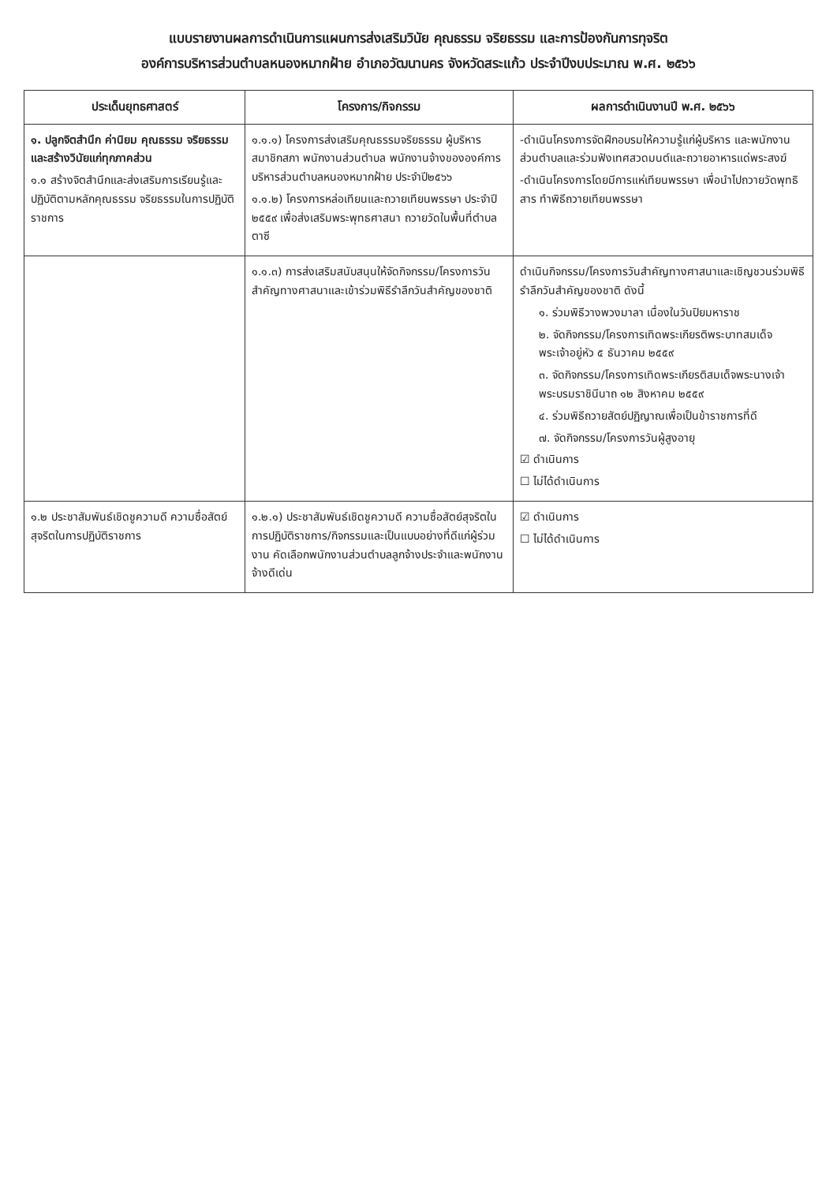แบบรายงานผลการดำเนินการแผนการส่งเสริมวินัย คุณธรรม จริยธรรม และการป้องกันการทุจริต
องค์การบริหารส่วนตำบลหนองหมากฝ้าย อำเภอวัฒนานคร จังหวัดสระแก้ว ประจำปีงบประมาณ พ.ศ. ๒๕๖๖
| ประเด็นยุทธศาสตร์ | โครงการ/กิจกรรม | ผลการดำเนินงานปี พ.ศ. ๒๕๖๖ |
| --- | --- | --- |
| ๑. ปลูกจิตสำนึก ค่านิยม คุณธรรม จริยธรรม และสร้างวินัยแก่ทุกภาคส่วน ๑.๑ สร้างจิตสำนึกและส่งเสริมการเรียนรู้และปฏิบัติตามหลักคุณธรรม จริยธรรมในการปฏิบัติราชการ | ๑.๑.๑) โครงการส่งเสริมคุณธรรมจริยธรรม ผู้บริหาร สมาชิกสภา พนักงานส่วนตำบล พนักงานจ้างขององค์การบริหารส่วนตำบลหนองหมากฝ้าย ประจำปี๒๕๖๖ ๑.๑.๒) โครงการหล่อเทียนและถวายเทียนพรรษา ประจำปี ๒๕๕๙ เพื่อส่งเสริมพระพุทธศาสนา ถวายวัดในพื้นที่ตำบลตาซี | -ดำเนินโครงการจัดฝึกอบรมให้ความรู้แก่ผู้บริหาร และพนักงานส่วนตำบลและร่วมฟังเทศสวดมนต์และถวายอาหารแด่พระสงฆ์ -ดำเนินโครงการโดยมีการแห่เทียนพรรษา เพื่อนำไปถวายวัดพุทธิสาร ทำพิธีถวายเทียนพรรษา |
| | ๑.๑.๓) การส่งเสริมสนับสนุนให้จัดกิจกรรม/โครงการวันสำคัญทางศาสนาและเข้าร่วมพิธีรำลึกวันสำคัญของชาติ | ดำเนินกิจกรรม/โครงการวันสำคัญทางศาสนาและเชิญชวนร่วมพิธีรำลึกวันสำคัญของชาติ ดังนี้ ๑. ร่วมพิธีวางพวงมาลา เนื่องในวันปิยมหาราช ๒. จัดกิจกรรม/โครงการเทิดพระเกียรติพระบาทสมเด็จพระเจ้าอยู่หัว ๕ ธันวาคม ๒๕๕๙ ๓. จัดกิจกรรม/โครงการเทิดพระเกียรติสมเด็จพระนางเจ้าพระบรมราชินีนาถ ๑๒ สิงหาคม ๒๕๕๙ ๔. ร่วมพิธีถวายสัตย์ปฏิญาณเพื่อเป็นข้าราชการที่ดี ๗. จัดกิจกรรม/โครงการวันผู้สูงอายุ ☑ ดำเนินการ ☐ ไม่ได้ดำเนินการ |
| ๑.๒ ประชาสัมพันธ์เชิดชูความดี ความซื่อสัตย์สุจริตในการปฏิบัติราชการ | ๑.๒.๑) ประชาสัมพันธ์เชิดชูความดี ความซื่อสัตย์สุจริตในการปฏิบัติราชการ/กิจกรรมและเป็นแบบอย่างที่ดีแก่ผู้ร่วมงาน คัดเลือกพนักงานส่วนตำบลลูกจ้างประจำและพนักงานจ้างดีเด่น | ☑ ดำเนินการ ☐ ไม่ได้ดำเนินการ |